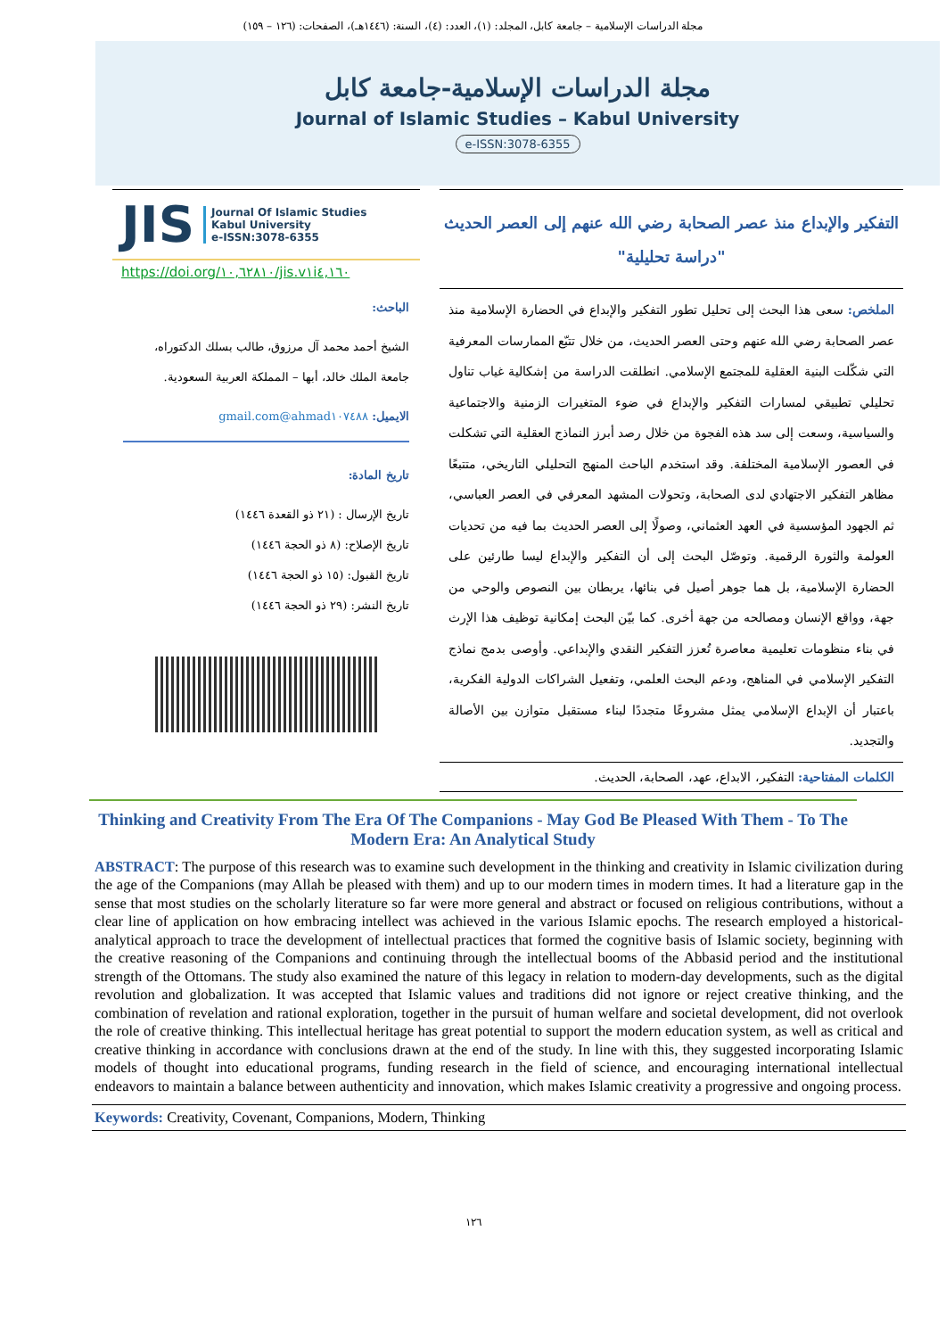مجلة الدراسات الإسلامية – جامعة كابل، المجلد: (١)، العدد: (٤)، السنة: (١٤٤٦هـ)، الصفحات: (١٢٦ – ١٥٩)
مجلة الدراسات الإسلامية-جامعة كابل
Journal of Islamic Studies – Kabul University
e-ISSN:3078-6355
التفكير والإبداع منذ عصر الصحابة رضي الله عنهم إلى العصر الحديث
"دراسة تحليلية"
الملخص: سعى هذا البحث إلى تحليل تطور التفكير والإبداع في الحضارة الإسلامية منذ عصر الصحابة رضي الله عنهم وحتى العصر الحديث، من خلال تتبّع الممارسات المعرفية التي شكّلت البنية العقلية للمجتمع الإسلامي. انطلقت الدراسة من إشكالية غياب تناول تحليلي تطبيقي لمسارات التفكير والإبداع في ضوء المتغيرات الزمنية والاجتماعية والسياسية، وسعت إلى سد هذه الفجوة من خلال رصد أبرز النماذج العقلية التي تشكلت في العصور الإسلامية المختلفة. وقد استخدم الباحث المنهج التحليلي التاريخي، متتبعًا مظاهر التفكير الاجتهادي لدى الصحابة، وتحولات المشهد المعرفي في العصر العباسي، ثم الجهود المؤسسية في العهد العثماني، وصولًا إلى العصر الحديث بما فيه من تحديات العولمة والثورة الرقمية. وتوصّل البحث إلى أن التفكير والإبداع ليسا طارئين على الحضارة الإسلامية، بل هما جوهر أصيل في بنائها، يربطان بين النصوص والوحي من جهة، وواقع الإنسان ومصالحه من جهة أخرى. كما بيّن البحث إمكانية توظيف هذا الإرث في بناء منظومات تعليمية معاصرة تُعزز التفكير النقدي والإبداعي. وأوصى بدمج نماذج التفكير الإسلامي في المناهج، ودعم البحث العلمي، وتفعيل الشراكات الدولية الفكرية، باعتبار أن الإبداع الإسلامي يمثل مشروعًا متجددًا لبناء مستقبل متوازن بين الأصالة والتجديد.
الكلمات المفتاحية: التفكير، الابداع، عهد، الصحابة، الحديث.
JIS
Journal Of Islamic Studies
Kabul University
e-ISSN:3078-6355
https://doi.org/١٠,٦٢٨١٠/jis.v١i٤,١٦٠
الباحث:
الشيخ أحمد محمد آل مرزوق، طالب بسلك الدكتوراه، جامعة الملك خالد، أبها – المملكة العربية السعودية.
الايميل: ahmad١٠٧٤٨٨@gmail.com
تاريخ المادة:
تاريخ الإرسال : (٢١ ذو القعدة ١٤٤٦)
تاريخ الإصلاح: (٨ ذو الحجة ١٤٤٦)
تاريخ القبول: (١٥ ذو الحجة ١٤٤٦)
تاريخ النشر: (٢٩ ذو الحجة ١٤٤٦)
Thinking and Creativity From The Era Of The Companions - May God Be Pleased With Them - To The Modern Era: An Analytical Study
ABSTRACT: The purpose of this research was to examine such development in the thinking and creativity in Islamic civilization during the age of the Companions (may Allah be pleased with them) and up to our modern times in modern times. It had a literature gap in the sense that most studies on the scholarly literature so far were more general and abstract or focused on religious contributions, without a clear line of application on how embracing intellect was achieved in the various Islamic epochs. The research employed a historical-analytical approach to trace the development of intellectual practices that formed the cognitive basis of Islamic society, beginning with the creative reasoning of the Companions and continuing through the intellectual booms of the Abbasid period and the institutional strength of the Ottomans. The study also examined the nature of this legacy in relation to modern-day developments, such as the digital revolution and globalization. It was accepted that Islamic values and traditions did not ignore or reject creative thinking, and the combination of revelation and rational exploration, together in the pursuit of human welfare and societal development, did not overlook the role of creative thinking. This intellectual heritage has great potential to support the modern education system, as well as critical and creative thinking in accordance with conclusions drawn at the end of the study. In line with this, they suggested incorporating Islamic models of thought into educational programs, funding research in the field of science, and encouraging international intellectual endeavors to maintain a balance between authenticity and innovation, which makes Islamic creativity a progressive and ongoing process.
Keywords: Creativity, Covenant, Companions, Modern, Thinking
١٢٦